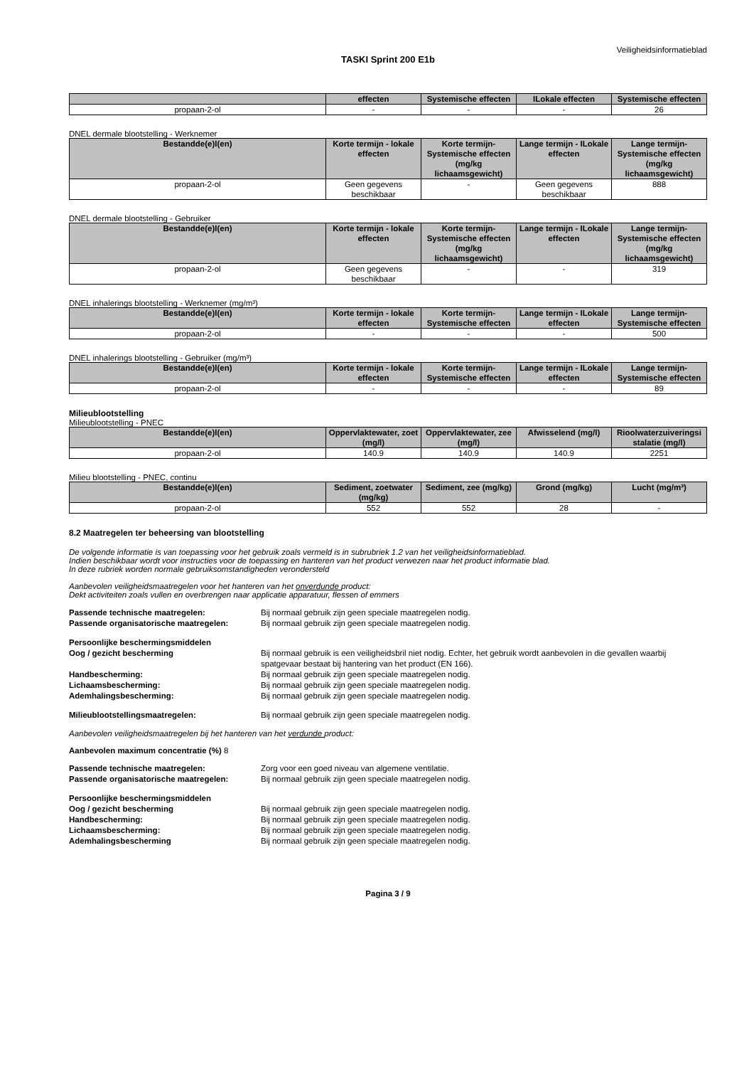Veiligheidsinformatieblad
TASKI Sprint 200 E1b
| | effecten | Systemische effecten | ILokale effecten | Systemische effecten |
| --- | --- | --- | --- | --- |
| propaan-2-ol | - | - | - | 26 |
DNEL dermale blootstelling - Werknemer
| Bestandde(e)l(en) | Korte termijn - lokale effecten | Korte termijn-Systemische effecten (mg/kg lichaamsgewicht) | Lange termijn - ILokale effecten | Lange termijn-Systemische effecten (mg/kg lichaamsgewicht) |
| --- | --- | --- | --- | --- |
| propaan-2-ol | Geen gegevens beschikbaar | - | Geen gegevens beschikbaar | 888 |
DNEL dermale blootstelling - Gebruiker
| Bestandde(e)l(en) | Korte termijn - lokale effecten | Korte termijn-Systemische effecten (mg/kg lichaamsgewicht) | Lange termijn - ILokale effecten | Lange termijn-Systemische effecten (mg/kg lichaamsgewicht) |
| --- | --- | --- | --- | --- |
| propaan-2-ol | Geen gegevens beschikbaar | - | - | 319 |
DNEL inhalerings blootstelling - Werknemer (mg/m³)
| Bestandde(e)l(en) | Korte termijn - lokale effecten | Korte termijn-Systemische effecten | Lange termijn - ILokale effecten | Lange termijn-Systemische effecten |
| --- | --- | --- | --- | --- |
| propaan-2-ol | - | - | - | 500 |
DNEL inhalerings blootstelling - Gebruiker (mg/m³)
| Bestandde(e)l(en) | Korte termijn - lokale effecten | Korte termijn-Systemische effecten | Lange termijn - ILokale effecten | Lange termijn-Systemische effecten |
| --- | --- | --- | --- | --- |
| propaan-2-ol | - | - | - | 89 |
Milieublootstelling
Milieublootstelling - PNEC
| Bestandde(e)l(en) | Oppervlaktewater, zoet (mg/l) | Oppervlaktewater, zee (mg/l) | Afwisselend (mg/l) | Rioolwaterzuiveringsi stalatie (mg/l) |
| --- | --- | --- | --- | --- |
| propaan-2-ol | 140.9 | 140.9 | 140.9 | 2251 |
Milieu blootstelling - PNEC, continu
| Bestandde(e)l(en) | Sediment, zoetwater (mg/kg) | Sediment, zee (mg/kg) | Grond (mg/kg) | Lucht (mg/m³) |
| --- | --- | --- | --- | --- |
| propaan-2-ol | 552 | 552 | 28 | - |
8.2 Maatregelen ter beheersing van blootstelling
De volgende informatie is van toepassing voor het gebruik zoals vermeld is in subrubriek 1.2 van het veiligheidsinformatieblad.
Indien beschikbaar wordt voor instructies voor de toepassing en hanteren van het product verwezen naar het product informatie blad.
In deze rubriek worden normale gebruiksomstandigheden verondersteld
Aanbevolen veiligheidsmaatregelen voor het hanteren van het onverdunde product:
Dekt activiteiten zoals vullen en overbrengen naar applicatie apparatuur, flessen of emmers
Passende technische maatregelen: Bij normaal gebruik zijn geen speciale maatregelen nodig.
Passende organisatorische maatregelen: Bij normaal gebruik zijn geen speciale maatregelen nodig.
Persoonlijke beschermingsmiddelen
Oog / gezicht bescherming Bij normaal gebruik is een veiligheidsbril niet nodig. Echter, het gebruik wordt aanbevolen in die gevallen waarbij spatgevaar bestaat bij hantering van het product (EN 166).
Handbescherming: Bij normaal gebruik zijn geen speciale maatregelen nodig.
Lichaamsbescherming: Bij normaal gebruik zijn geen speciale maatregelen nodig.
Ademhalingsbescherming: Bij normaal gebruik zijn geen speciale maatregelen nodig.
Milieublootstellingsmaatregelen: Bij normaal gebruik zijn geen speciale maatregelen nodig.
Aanbevolen veiligheidsmaatregelen bij het hanteren van het verdunde product:
Aanbevolen maximum concentratie (%) 8
Passende technische maatregelen: Zorg voor een goed niveau van algemene ventilatie.
Passende organisatorische maatregelen: Bij normaal gebruik zijn geen speciale maatregelen nodig.
Persoonlijke beschermingsmiddelen
Oog / gezicht bescherming Bij normaal gebruik zijn geen speciale maatregelen nodig.
Handbescherming: Bij normaal gebruik zijn geen speciale maatregelen nodig.
Lichaamsbescherming: Bij normaal gebruik zijn geen speciale maatregelen nodig.
Ademhalingsbescherming Bij normaal gebruik zijn geen speciale maatregelen nodig.
Pagina 3 / 9